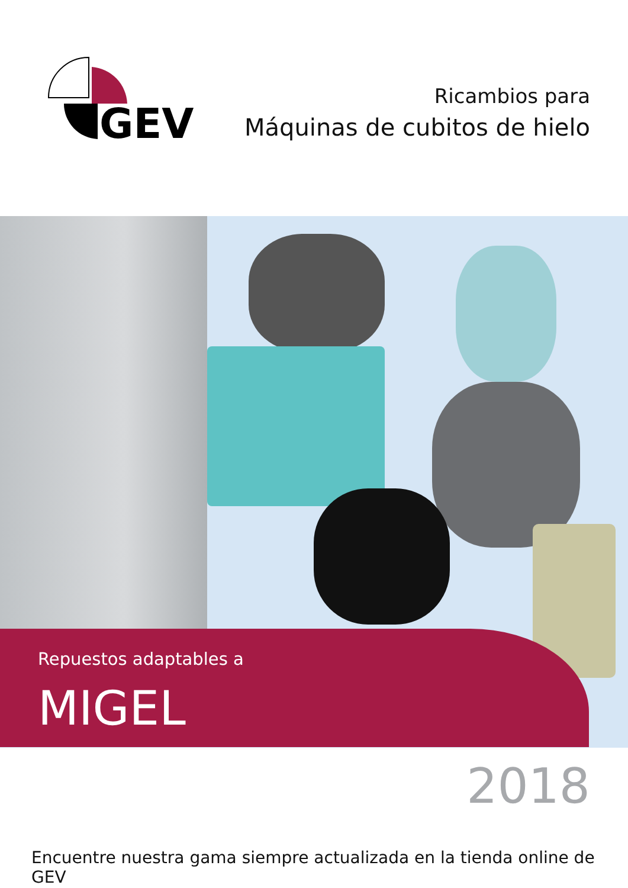GEV
Ricambios para
Máquinas de cubitos de hielo
Repuestos adaptables a
MIGEL
2018
Encuentre nuestra gama siempre actualizada en la tienda online de GEV